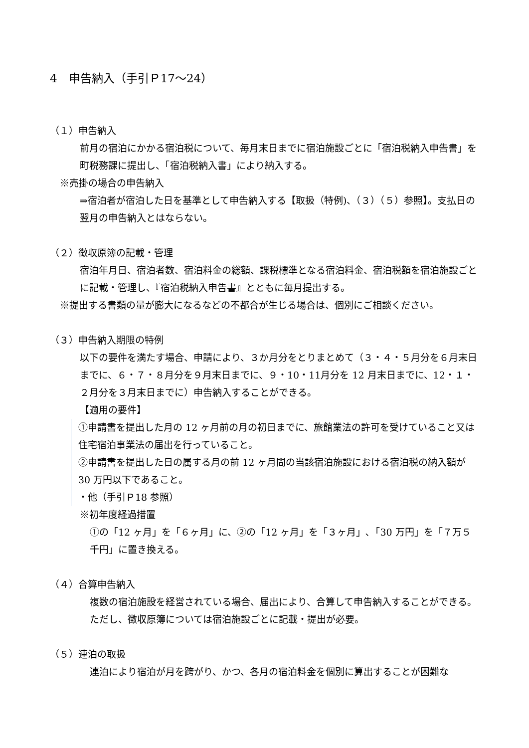4　申告納入（手引Ｐ17～24）
（１）申告納入
前月の宿泊にかかる宿泊税について、毎月末日までに宿泊施設ごとに「宿泊税納入申告書」を町税務課に提出し、「宿泊税納入書」により納入する。
※売掛の場合の申告納入
⇒宿泊者が宿泊した日を基準として申告納入する【取扱（特例)、（３）（５）参照】。支払日の翌月の申告納入とはならない。
（２）徴収原簿の記載・管理
宿泊年月日、宿泊者数、宿泊料金の総額、課税標準となる宿泊料金、宿泊税額を宿泊施設ごとに記載・管理し、『宿泊税納入申告書』とともに毎月提出する。
※提出する書類の量が膨大になるなどの不都合が生じる場合は、個別にご相談ください。
（３）申告納入期限の特例
以下の要件を満たす場合、申請により、３か月分をとりまとめて（３・４・５月分を６月末日までに、６・７・８月分を９月末日までに、９・10・11月分を 12 月末日までに、12・１・２月分を３月末日までに）申告納入することができる。
【適用の要件】
①申請書を提出した月の 12 ヶ月前の月の初日までに、旅館業法の許可を受けていること又は住宅宿泊事業法の届出を行っていること。
②申請書を提出した日の属する月の前 12 ヶ月間の当該宿泊施設における宿泊税の納入額が 30 万円以下であること。
・他（手引Ｐ18 参照）
※初年度経過措置
①の「12 ヶ月」を「６ヶ月」に、②の「12 ヶ月」を「３ヶ月」､「30 万円」を「７万５千円」に置き換える。
（４）合算申告納入
複数の宿泊施設を経営されている場合、届出により、合算して申告納入することができる。ただし、徴収原簿については宿泊施設ごとに記載・提出が必要。
（５）連泊の取扱
連泊により宿泊が月を跨がり、かつ、各月の宿泊料金を個別に算出することが困難な